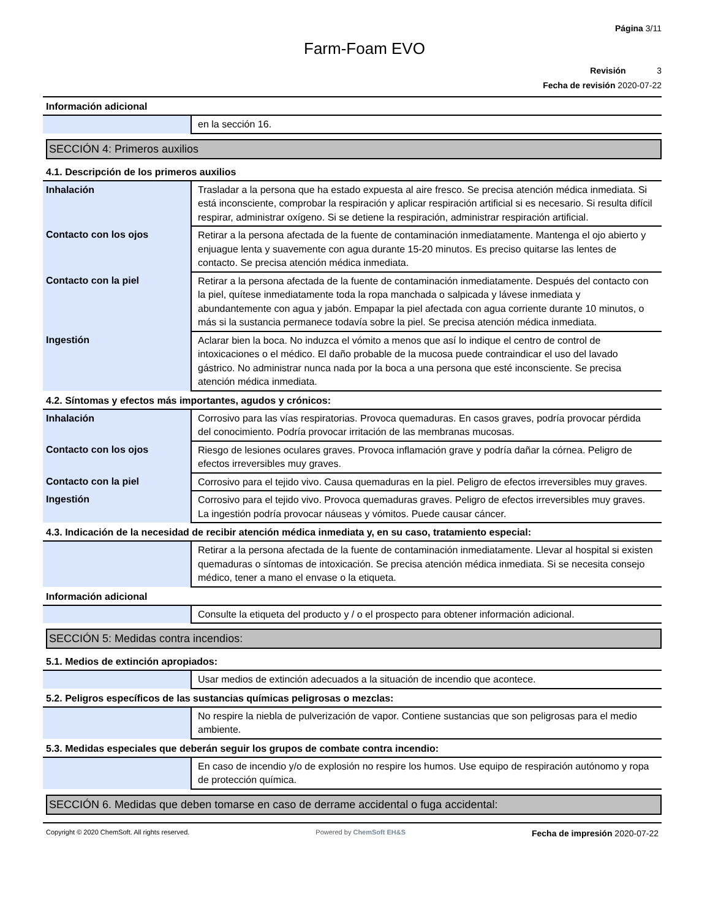Página 3/11
Farm-Foam EVO
Revisión 3
Fecha de revisión 2020-07-22
Información adicional
| | en la sección 16. |
SECCIÓN 4: Primeros auxilios
4.1. Descripción de los primeros auxilios
| Inhalación | Trasladar a la persona que ha estado expuesta al aire fresco. Se precisa atención médica inmediata. Si está inconsciente, comprobar la respiración y aplicar respiración artificial si es necesario. Si resulta difícil respirar, administrar oxígeno. Si se detiene la respiración, administrar respiración artificial. |
| Contacto con los ojos | Retirar a la persona afectada de la fuente de contaminación inmediatamente. Mantenga el ojo abierto y enjuague lenta y suavemente con agua durante 15-20 minutos. Es preciso quitarse las lentes de contacto. Se precisa atención médica inmediata. |
| Contacto con la piel | Retirar a la persona afectada de la fuente de contaminación inmediatamente. Después del contacto con la piel, quítese inmediatamente toda la ropa manchada o salpicada y lávese inmediata y abundantemente con agua y jabón. Empapar la piel afectada con agua corriente durante 10 minutos, o más si la sustancia permanece todavía sobre la piel. Se precisa atención médica inmediata. |
| Ingestión | Aclarar bien la boca. No induzca el vómito a menos que así lo indique el centro de control de intoxicaciones o el médico. El daño probable de la mucosa puede contraindicar el uso del lavado gástrico. No administrar nunca nada por la boca a una persona que esté inconsciente. Se precisa atención médica inmediata. |
4.2. Síntomas y efectos más importantes, agudos y crónicos:
| Inhalación | Corrosivo para las vías respiratorias. Provoca quemaduras. En casos graves, podría provocar pérdida del conocimiento. Podría provocar irritación de las membranas mucosas. |
| Contacto con los ojos | Riesgo de lesiones oculares graves. Provoca inflamación grave y podría dañar la córnea. Peligro de efectos irreversibles muy graves. |
| Contacto con la piel | Corrosivo para el tejido vivo. Causa quemaduras en la piel. Peligro de efectos irreversibles muy graves. |
| Ingestión | Corrosivo para el tejido vivo. Provoca quemaduras graves. Peligro de efectos irreversibles muy graves. La ingestión podría provocar náuseas y vómitos. Puede causar cáncer. |
4.3. Indicación de la necesidad de recibir atención médica inmediata y, en su caso, tratamiento especial:
| | Retirar a la persona afectada de la fuente de contaminación inmediatamente. Llevar al hospital si existen quemaduras o síntomas de intoxicación. Se precisa atención médica inmediata. Si se necesita consejo médico, tener a mano el envase o la etiqueta. |
Información adicional
| | Consulte la etiqueta del producto y / o el prospecto para obtener información adicional. |
SECCIÓN 5: Medidas contra incendios:
5.1. Medios de extinción apropiados:
| | Usar medios de extinción adecuados a la situación de incendio que acontece. |
5.2. Peligros específicos de las sustancias químicas peligrosas o mezclas:
| | No respire la niebla de pulverización de vapor. Contiene sustancias que son peligrosas para el medio ambiente. |
5.3. Medidas especiales que deberán seguir los grupos de combate contra incendio:
| | En caso de incendio y/o de explosión no respire los humos. Use equipo de respiración autónomo y ropa de protección química. |
SECCIÓN 6. Medidas que deben tomarse en caso de derrame accidental o fuga accidental:
Copyright © 2020 ChemSoft. All rights reserved. Powered by ChemSoft EH&S Fecha de impresión 2020-07-22